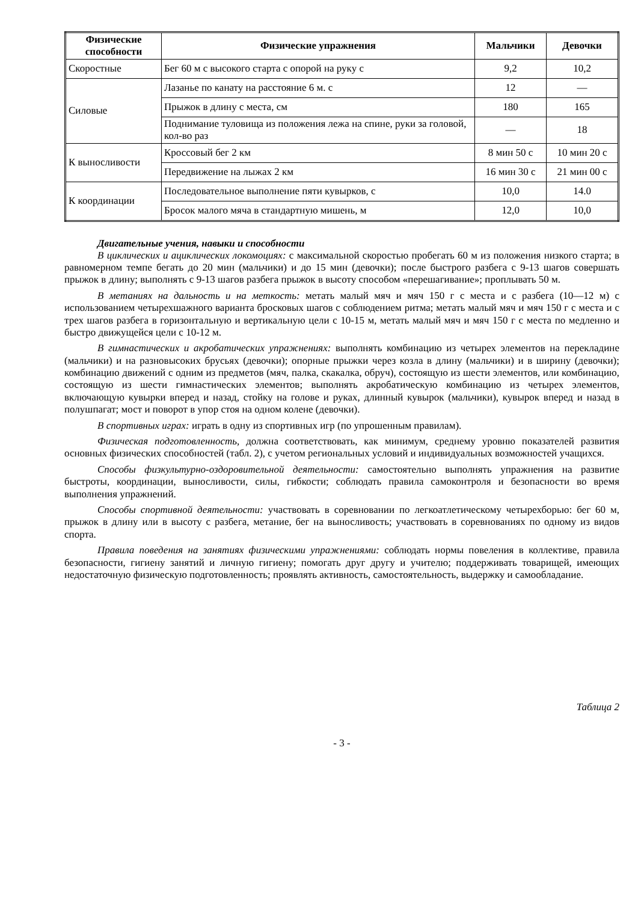| Физические способности | Физические упражнения | Мальчики | Девочки |
| --- | --- | --- | --- |
| Скоростные | Бег 60 м с высокого старта с опорой на руку с | 9,2 | 10,2 |
| Силовые | Лазанье по канату на расстояние 6 м. с | 12 | — |
| | Прыжок в длину с места, см | 180 | 165 |
| | Поднимание туловища из положения лежа на спине, руки за головой, кол-во раз | — | 18 |
| К выносливости | Кроссовый бег 2 км | 8 мин 50 с | 10 мин 20 с |
| | Передвижение на лыжах 2 км | 16 мин 30 с | 21 мин 00 с |
| К координации | Последовательное выполнение пяти кувырков, с | 10,0 | 14.0 |
| | Бросок малого мяча в стандартную мишень, м | 12,0 | 10,0 |
Двигательные учения, навыки и способности
В циклических и ациклических локомоциях: с максимальной скоростью пробегать 60 м из положения низкого старта; в равномерном темпе бегать до 20 мин (мальчики) и до 15 мин (девочки); после быстрого разбега с 9-13 шагов совершать прыжок в длину; выполнять с 9-13 шагов разбега прыжок в высоту способом «перешагивание»; проплывать 50 м.
В метаниях на дальность и на меткость: метать малый мяч и мяч 150 г с места и с разбега (10—12 м) с использованием четырехшажного варианта бросковых шагов с соблюдением ритма; метать малый мяч и мяч 150 г с места и с трех шагов разбега в горизонтальную и вертикальную цели с 10-15 м, метать малый мяч и мяч 150 г с места по медленно и быстро движущейся цели с 10-12 м.
В гимнастических и акробатических упражнениях: выполнять комбинацию из четырех элементов на перекладине (мальчики) и на разновысоких брусьях (девочки); опорные прыжки через козла в длину (мальчики) и в ширину (девочки); комбинацию движений с одним из предметов (мяч, палка, скакалка, обруч), состоящую из шести элементов, или комбинацию, состоящую из шести гимнастических элементов; выполнять акробатическую комбинацию из четырех элементов, включающую кувырки вперед и назад, стойку на голове и руках, длинный кувырок (мальчики), кувырок вперед и назад в полушпагат; мост и поворот в упор стоя на одном колене (девочки).
В спортивных играх: играть в одну из спортивных игр (по упрошенным правилам).
Физическая подготовленность, должна соответствовать, как минимум, среднему уровню показателей развития основных физических способностей (табл. 2), с учетом региональных условий и индивидуальных возможностей учащихся.
Способы физкультурно-оздоровительной деятельности: самостоятельно выполнять упражнения на развитие быстроты, координации, выносливости, силы, гибкости; соблюдать правила самоконтроля и безопасности во время выполнения упражнений.
Способы спортивной деятельности: участвовать в соревновании по легкоатлетическому четырехборью: бег 60 м, прыжок в длину или в высоту с разбега, метание, бег на выносливость; участвовать в соревнованиях по одному из видов спорта.
Правила поведения на занятиях физическими упражнениями: соблюдать нормы повеления в коллективе, правила безопасности, гигиену занятий и личную гигиену; помогать друг другу и учителю; поддерживать товарищей, имеющих недостаточную физическую подготовленность; проявлять активность, самостоятельность, выдержку и самообладание.
Таблица 2
- 3 -